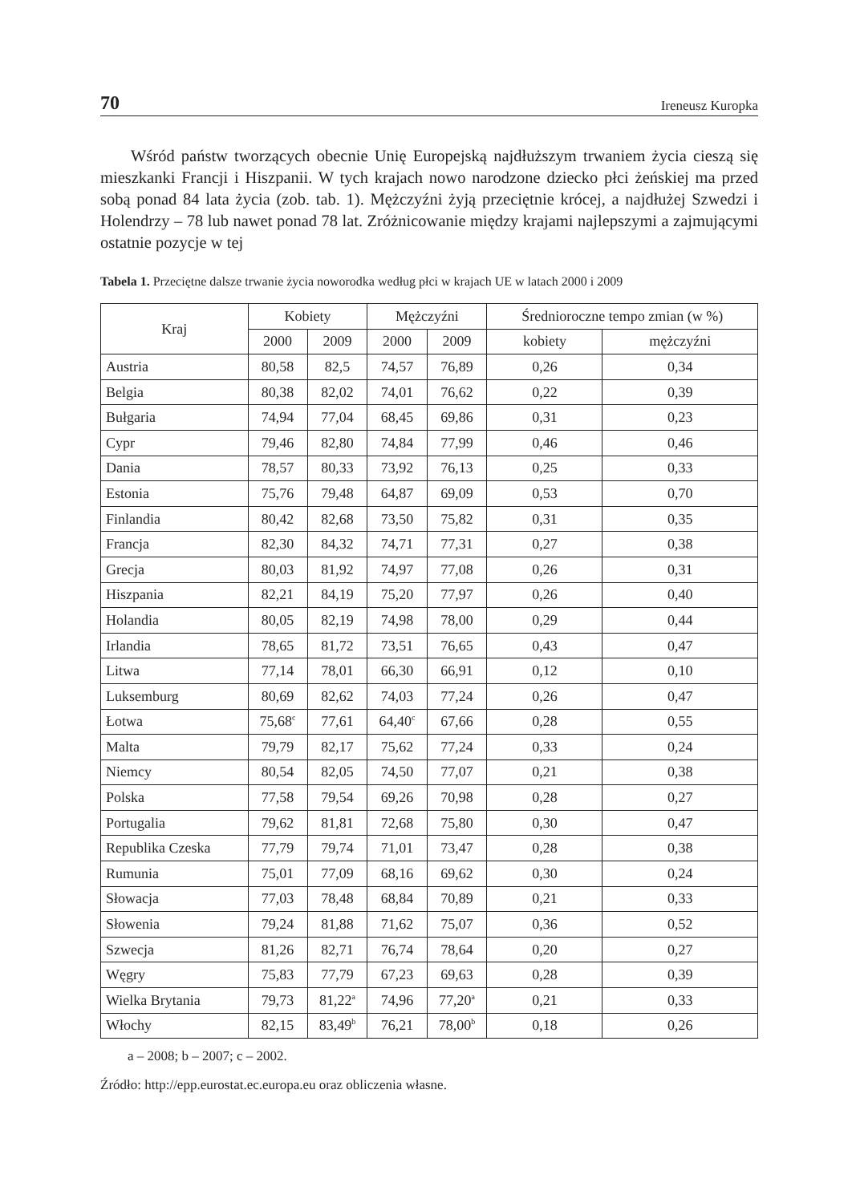70 Ireneusz Kuropka
Wśród państw tworzących obecnie Unię Europejską najdłuższym trwaniem ży­cia cieszą się mieszkanki Francji i Hiszpanii. W tych krajach nowo narodzone dziec­ko płci żeńskiej ma przed sobą ponad 84 lata życia (zob. tab. 1). Mężczyźni żyją przeciętnie krócej, a najdłużej Szwedzi i Holendrzy – 78 lub nawet ponad 78 lat. Zróżnicowanie między krajami najlepszymi a zajmującymi ostatnie pozycje w tej
Tabela 1. Przeciętne dalsze trwanie życia noworodka według płci w krajach UE w latach 2000 i 2009
| Kraj | Kobiety | | Mężczyźni | | Średnioroczne tempo zmian (w %) | |
| --- | --- | --- | --- | --- | --- | --- |
| | 2000 | 2009 | 2000 | 2009 | kobiety | mężczyźni |
| Austria | 80,58 | 82,5 | 74,57 | 76,89 | 0,26 | 0,34 |
| Belgia | 80,38 | 82,02 | 74,01 | 76,62 | 0,22 | 0,39 |
| Bułgaria | 74,94 | 77,04 | 68,45 | 69,86 | 0,31 | 0,23 |
| Cypr | 79,46 | 82,80 | 74,84 | 77,99 | 0,46 | 0,46 |
| Dania | 78,57 | 80,33 | 73,92 | 76,13 | 0,25 | 0,33 |
| Estonia | 75,76 | 79,48 | 64,87 | 69,09 | 0,53 | 0,70 |
| Finlandia | 80,42 | 82,68 | 73,50 | 75,82 | 0,31 | 0,35 |
| Francja | 82,30 | 84,32 | 74,71 | 77,31 | 0,27 | 0,38 |
| Grecja | 80,03 | 81,92 | 74,97 | 77,08 | 0,26 | 0,31 |
| Hiszpania | 82,21 | 84,19 | 75,20 | 77,97 | 0,26 | 0,40 |
| Holandia | 80,05 | 82,19 | 74,98 | 78,00 | 0,29 | 0,44 |
| Irlandia | 78,65 | 81,72 | 73,51 | 76,65 | 0,43 | 0,47 |
| Litwa | 77,14 | 78,01 | 66,30 | 66,91 | 0,12 | 0,10 |
| Luksemburg | 80,69 | 82,62 | 74,03 | 77,24 | 0,26 | 0,47 |
| Łotwa | 75,68<sup>c</sup> | 77,61 | 64,40<sup>c</sup> | 67,66 | 0,28 | 0,55 |
| Malta | 79,79 | 82,17 | 75,62 | 77,24 | 0,33 | 0,24 |
| Niemcy | 80,54 | 82,05 | 74,50 | 77,07 | 0,21 | 0,38 |
| Polska | 77,58 | 79,54 | 69,26 | 70,98 | 0,28 | 0,27 |
| Portugalia | 79,62 | 81,81 | 72,68 | 75,80 | 0,30 | 0,47 |
| Republika Czeska | 77,79 | 79,74 | 71,01 | 73,47 | 0,28 | 0,38 |
| Rumunia | 75,01 | 77,09 | 68,16 | 69,62 | 0,30 | 0,24 |
| Słowacja | 77,03 | 78,48 | 68,84 | 70,89 | 0,21 | 0,33 |
| Słowenia | 79,24 | 81,88 | 71,62 | 75,07 | 0,36 | 0,52 |
| Szwecja | 81,26 | 82,71 | 76,74 | 78,64 | 0,20 | 0,27 |
| Węgry | 75,83 | 77,79 | 67,23 | 69,63 | 0,28 | 0,39 |
| Wielka Brytania | 79,73 | 81,22<sup>a</sup> | 74,96 | 77,20<sup>a</sup> | 0,21 | 0,33 |
| Włochy | 82,15 | 83,49<sup>b</sup> | 76,21 | 78,00<sup>b</sup> | 0,18 | 0,26 |
a – 2008; b – 2007; c – 2002.
Źródło: http://epp.eurostat.ec.europa.eu oraz obliczenia własne.